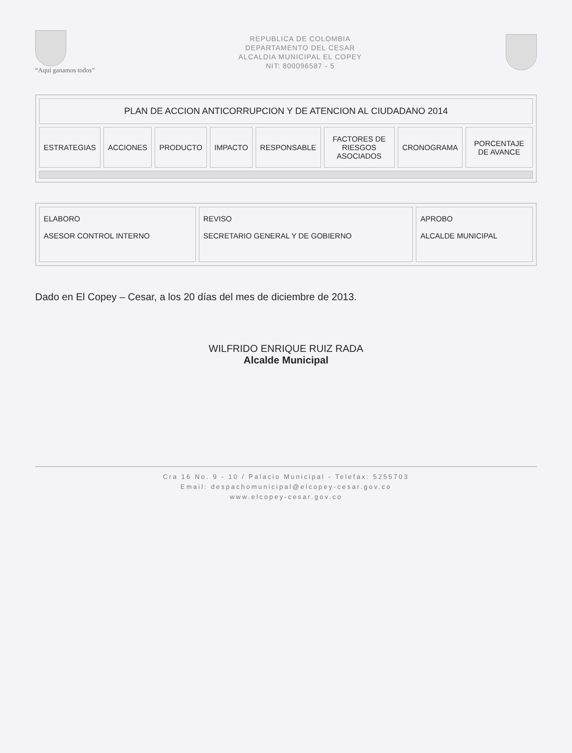“Aquí ganamos todos”
REPUBLICA DE COLOMBIA
DEPARTAMENTO DEL CESAR
ALCALDIA MUNICIPAL EL COPEY
NIT: 800096587 - 5
| PLAN DE ACCION ANTICORRUPCION Y DE ATENCION AL CIUDADANO 2014 | | | | | | | |
| --- | --- | --- | --- | --- | --- | --- | --- |
| ESTRATEGIAS | ACCIONES | PRODUCTO | IMPACTO | RESPONSABLE | FACTORES DE RIESGOS ASOCIADOS | CRONOGRAMA | PORCENTAJE DE AVANCE |
| ELABORO ASESOR CONTROL INTERNO | REVISO SECRETARIO GENERAL Y DE GOBIERNO | APROBO ALCALDE MUNICIPAL |
Dado en El Copey – Cesar, a los 20 días del mes de diciembre de 2013.
WILFRIDO ENRIQUE RUIZ RADA
Alcalde Municipal
Cra 16 No. 9 - 10 / Palacio Municipal - Telefax: 5255703
Email: despachomunicipal@elcopey-cesar.gov.co
www.elcopey-cesar.gov.co